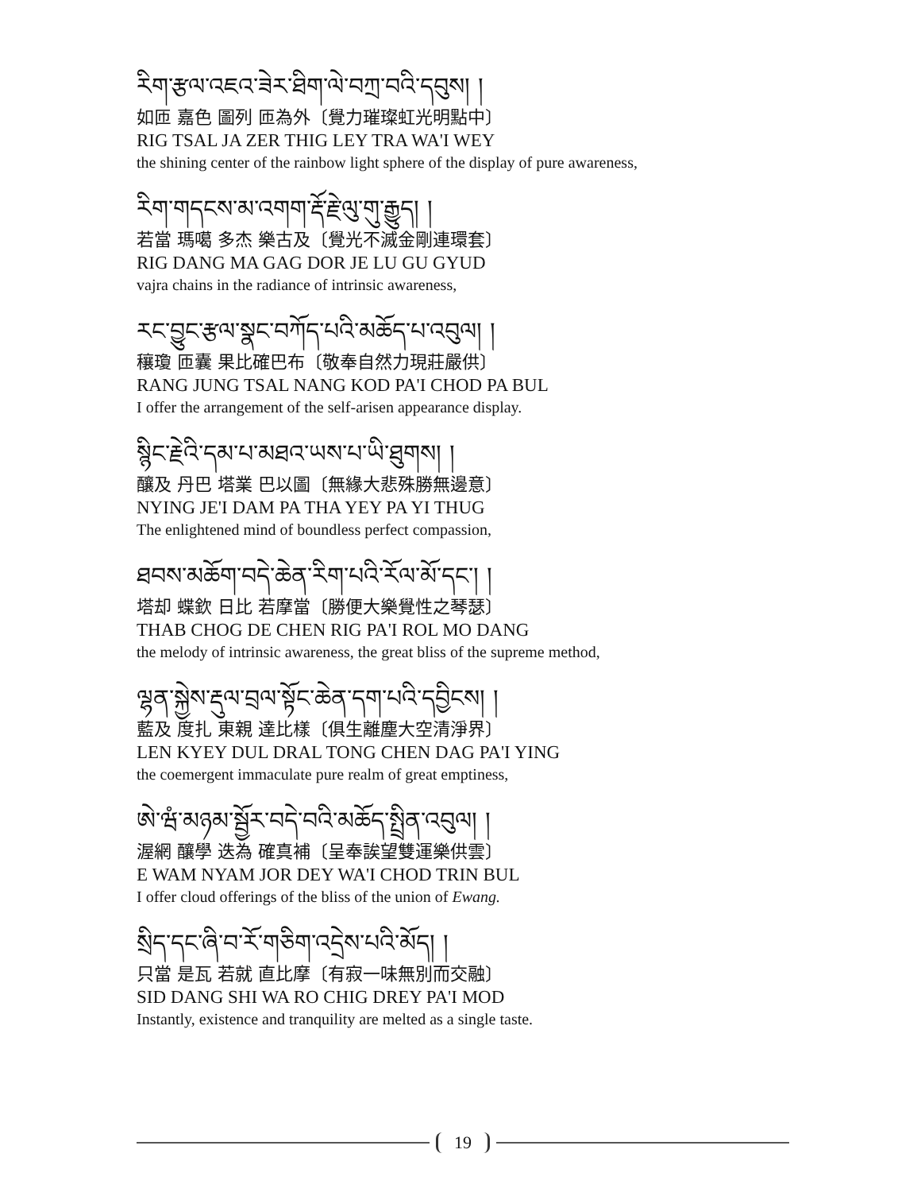རིག་རྩལ་འཇའ་ཟེར་ཐིག་ལེ་བཀྲ་བའི་དབུས། །
如匝 嘉色 圖列 匝為外〔覺力璀璨虹光明點中〕
RIG TSAL JA ZER THIG LEY TRA WA'I WEY
the shining center of the rainbow light sphere of the display of pure awareness,
རིག་གདངས་མ་འགག་རྡོ་རྗེ་ལུ་གུ་རྒྱུད། །
若當 瑪噶 多杰 樂古及〔覺光不滅金剛連環套〕
RIG DANG MA GAG DOR JE LU GU GYUD
vajra chains in the radiance of intrinsic awareness,
རང་བྱུང་རྩལ་སྣང་བཀོད་པའི་མཆོད་པ་འབུལ། །
穰瓊 匝囊 果比確巴布〔敬奉自然力現莊嚴供〕
RANG JUNG TSAL NANG KOD PA'I CHOD PA BUL
I offer the arrangement of the self-arisen appearance display.
སྙིང་རྗེའི་དམ་པ་མཐའ་ཡས་པ་ཡི་ཐུགས། །
釀及 丹巴 塔業 巴以圖〔無緣大悲殊勝無邊意〕
NYING JE'I DAM PA THA YEY PA YI THUG
The enlightened mind of boundless perfect compassion,
ཐབས་མཆོག་བདེ་ཆེན་རིག་པའི་རོལ་མོ་དང་། །
塔却 蝶欽 日比 若摩當〔勝便大樂覺性之琴瑟〕
THAB CHOG DE CHEN RIG PA'I ROL MO DANG
the melody of intrinsic awareness, the great bliss of the supreme method,
ལྷན་སྐྱེས་རྡུལ་བྲལ་སྟོང་ཆེན་དག་པའི་དབྱིངས། །
藍及 度扎 東親 達比樣〔俱生離塵大空清淨界〕
LEN KYEY DUL DRAL TONG CHEN DAG PA'I YING
the coemergent immaculate pure realm of great emptiness,
ཨེ་ཝཾ་མཉམ་སྦྱོར་བདེ་བའི་མཆོད་སྤྲིན་འབུལ། །
渥網 釀學 迭為 確真補〔呈奉誒望雙運樂供雲〕
E WAM NYAM JOR DEY WA'I CHOD TRIN BUL
I offer cloud offerings of the bliss of the union of Ewang.
སྲིད་དང་ཞི་བ་རོ་གཅིག་འདྲེས་པའི་མོད། །
只當 是瓦 若就 直比摩〔有寂一味無別而交融〕
SID DANG SHI WA RO CHIG DREY PA'I MOD
Instantly, existence and tranquility are melted as a single taste.
19